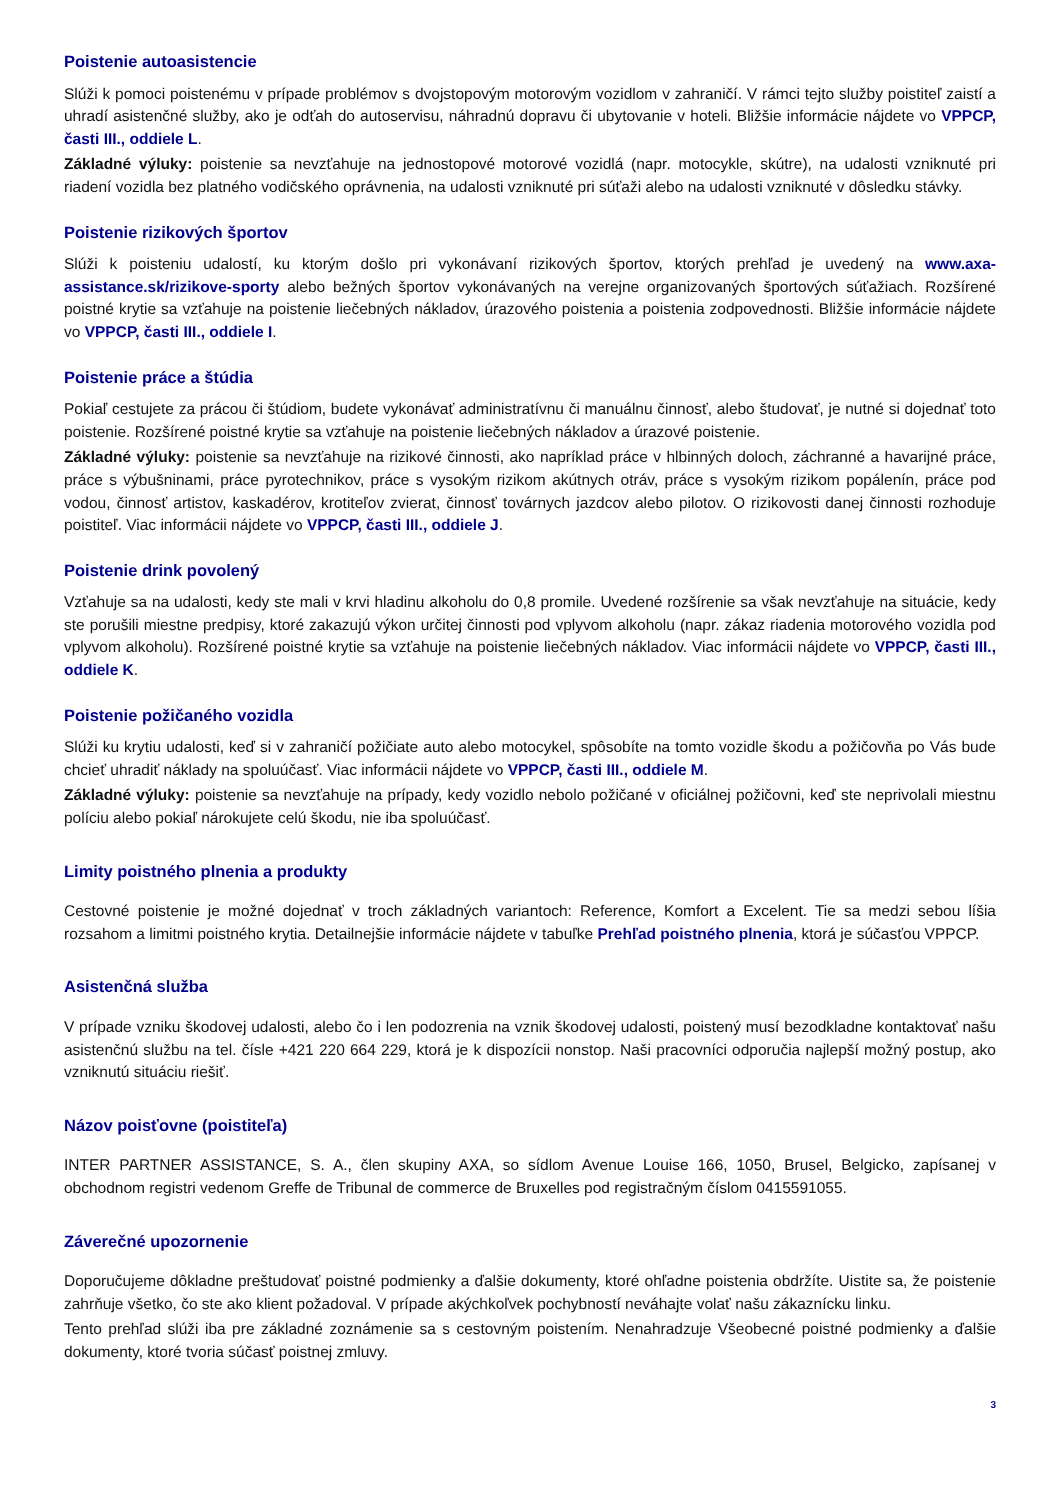Poistenie autoasistencie
Slúži k pomoci poistenému v prípade problémov s dvojstopovým motorovým vozidlom v zahraničí. V rámci tejto služby poistiteľ zaistí a uhradí asistenčné služby, ako je odťah do autoservisu, náhradnú dopravu či ubytovanie v hoteli. Bližšie informácie nájdete vo VPPCP, časti III., oddiele L.
Základné výluky: poistenie sa nevzťahuje na jednostopové motorové vozidlá (napr. motocykle, skútre), na udalosti vzniknuté pri riadení vozidla bez platného vodičského oprávnenia, na udalosti vzniknuté pri súťaži alebo na udalosti vzniknuté v dôsledku stávky.
Poistenie rizikových športov
Slúži k poisteniu udalostí, ku ktorým došlo pri vykonávaní rizikových športov, ktorých prehľad je uvedený na www.axa-assistance.sk/rizikove-sporty alebo bežných športov vykonávaných na verejne organizovaných športových súťažiach. Rozšírené poistné krytie sa vzťahuje na poistenie liečebných nákladov, úrazového poistenia a poistenia zodpovednosti. Bližšie informácie nájdete vo VPPCP, časti III., oddiele I.
Poistenie práce a štúdia
Pokiaľ cestujete za prácou či štúdiom, budete vykonávať administratívnu či manuálnu činnosť, alebo študovať, je nutné si dojednať toto poistenie. Rozšírené poistné krytie sa vzťahuje na poistenie liečebných nákladov a úrazové poistenie.
Základné výluky: poistenie sa nevzťahuje na rizikové činnosti, ako napríklad práce v hlbinných doloch, záchranné a havarijné práce, práce s výbušninami, práce pyrotechnikov, práce s vysokým rizikom akútnych otráv, práce s vysokým rizikom popálenín, práce pod vodou, činnosť artistov, kaskadérov, krotiteľov zvierat, činnosť továrnych jazdcov alebo pilotov. O rizikovosti danej činnosti rozhoduje poistiteľ. Viac informácii nájdete vo VPPCP, časti III., oddiele J.
Poistenie drink povolený
Vzťahuje sa na udalosti, kedy ste mali v krvi hladinu alkoholu do 0,8 promile. Uvedené rozšírenie sa však nevzťahuje na situácie, kedy ste porušili miestne predpisy, ktoré zakazujú výkon určitej činnosti pod vplyvom alkoholu (napr. zákaz riadenia motorového vozidla pod vplyvom alkoholu). Rozšírené poistné krytie sa vzťahuje na poistenie liečebných nákladov. Viac informácii nájdete vo VPPCP, časti III., oddiele K.
Poistenie požičaného vozidla
Slúži ku krytiu udalosti, keď si v zahraničí požičiate auto alebo motocykel, spôsobíte na tomto vozidle škodu a požičovňa po Vás bude chcieť uhradiť náklady na spoluúčasť. Viac informácii nájdete vo VPPCP, časti III., oddiele M.
Základné výluky: poistenie sa nevzťahuje na prípady, kedy vozidlo nebolo požičané v oficiálnej požičovni, keď ste neprivolali miestnu políciu alebo pokiaľ nárokujete celú škodu, nie iba spoluúčasť.
Limity poistného plnenia a produkty
Cestovné poistenie je možné dojednať v troch základných variantoch: Reference, Komfort a Excelent. Tie sa medzi sebou líšia rozsahom a limitmi poistného krytia. Detailnejšie informácie nájdete v tabuľke Prehľad poistného plnenia, ktorá je súčasťou VPPCP.
Asistenčná služba
V prípade vzniku škodovej udalosti, alebo čo i len podozrenia na vznik škodovej udalosti, poistený musí bezodkladne kontaktovať našu asistenčnú službu na tel. čísle +421 220 664 229, ktorá je k dispozícii nonstop. Naši pracovníci odporučia najlepší možný postup, ako vzniknutú situáciu riešiť.
Názov poisťovne (poistiteľa)
INTER PARTNER ASSISTANCE, S. A., člen skupiny AXA, so sídlom Avenue Louise 166, 1050, Brusel, Belgicko, zapísanej v obchodnom registri vedenom Greffe de Tribunal de commerce de Bruxelles pod registračným číslom 0415591055.
Záverečné upozornenie
Doporučujeme dôkladne preštudovať poistné podmienky a ďalšie dokumenty, ktoré ohľadne poistenia obdržíte. Uistite sa, že poistenie zahrňuje všetko, čo ste ako klient požadoval. V prípade akýchkoľvek pochybností neváhajte volať našu zákaznícku linku.
Tento prehľad slúži iba pre základné zoznámenie sa s cestovným poistením. Nenahradzuje Všeobecné poistné podmienky a ďalšie dokumenty, ktoré tvoria súčasť poistnej zmluvy.
3